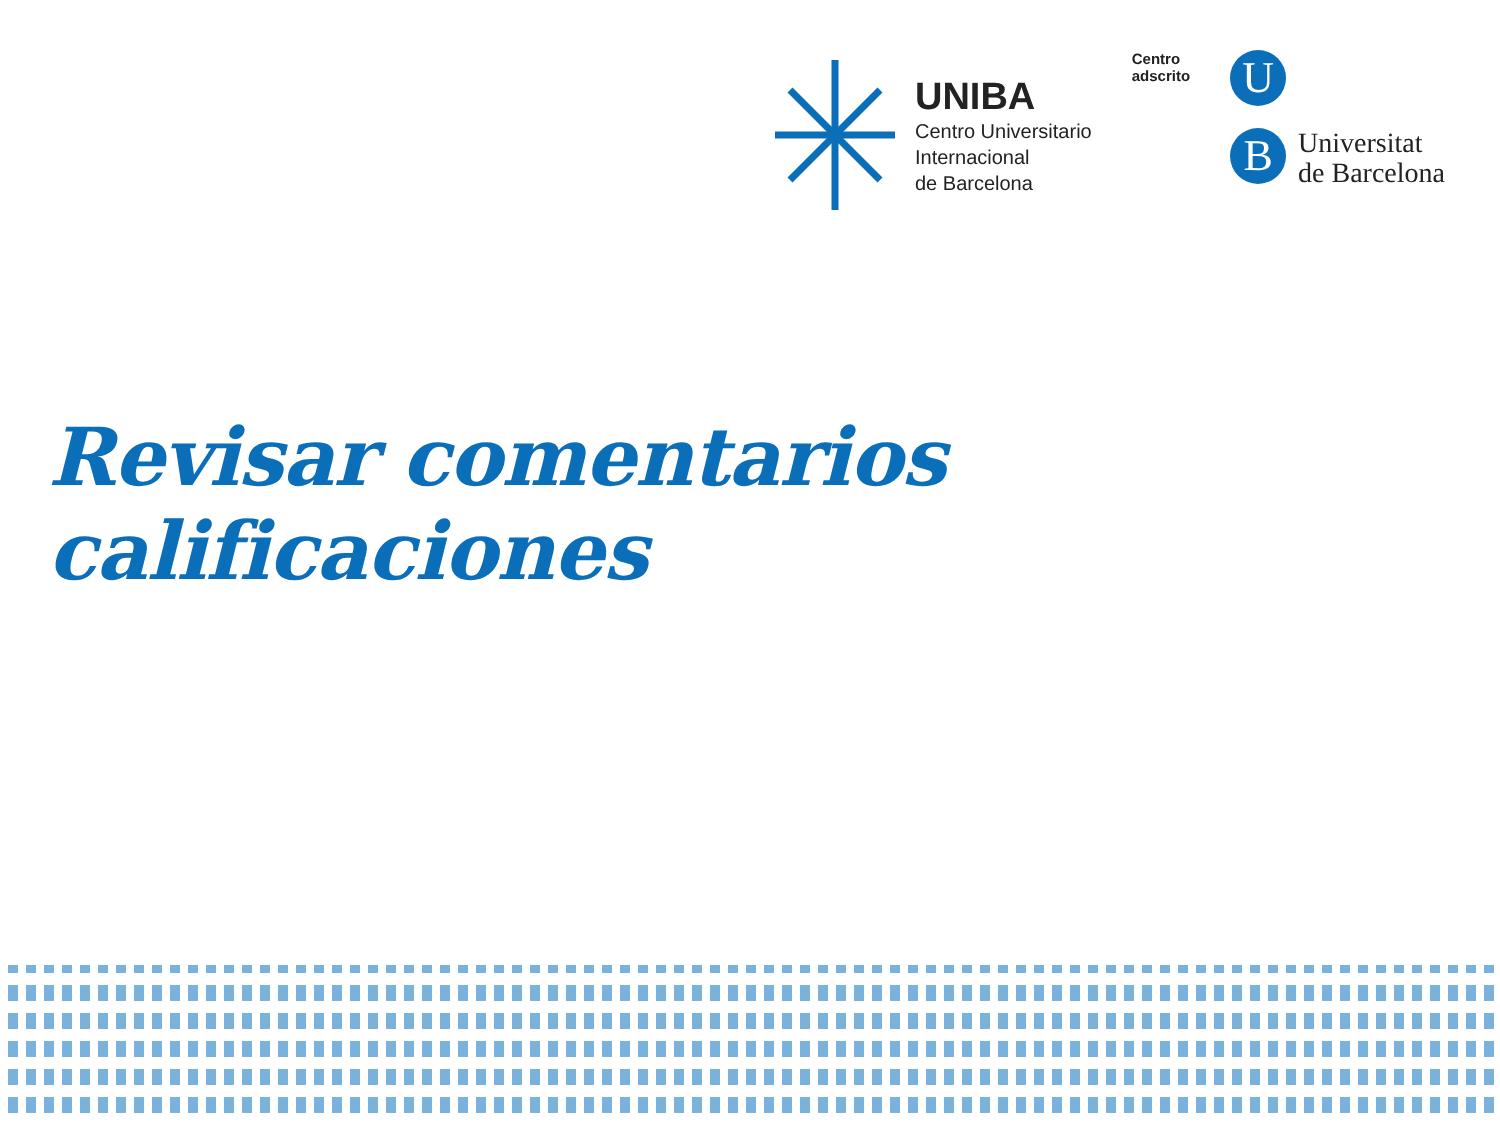UNIBA
Centro Universitario
Internacional
de Barcelona
Centro
adscrito
U
B
Universitat
de Barcelona
Revisar comentarios calificaciones